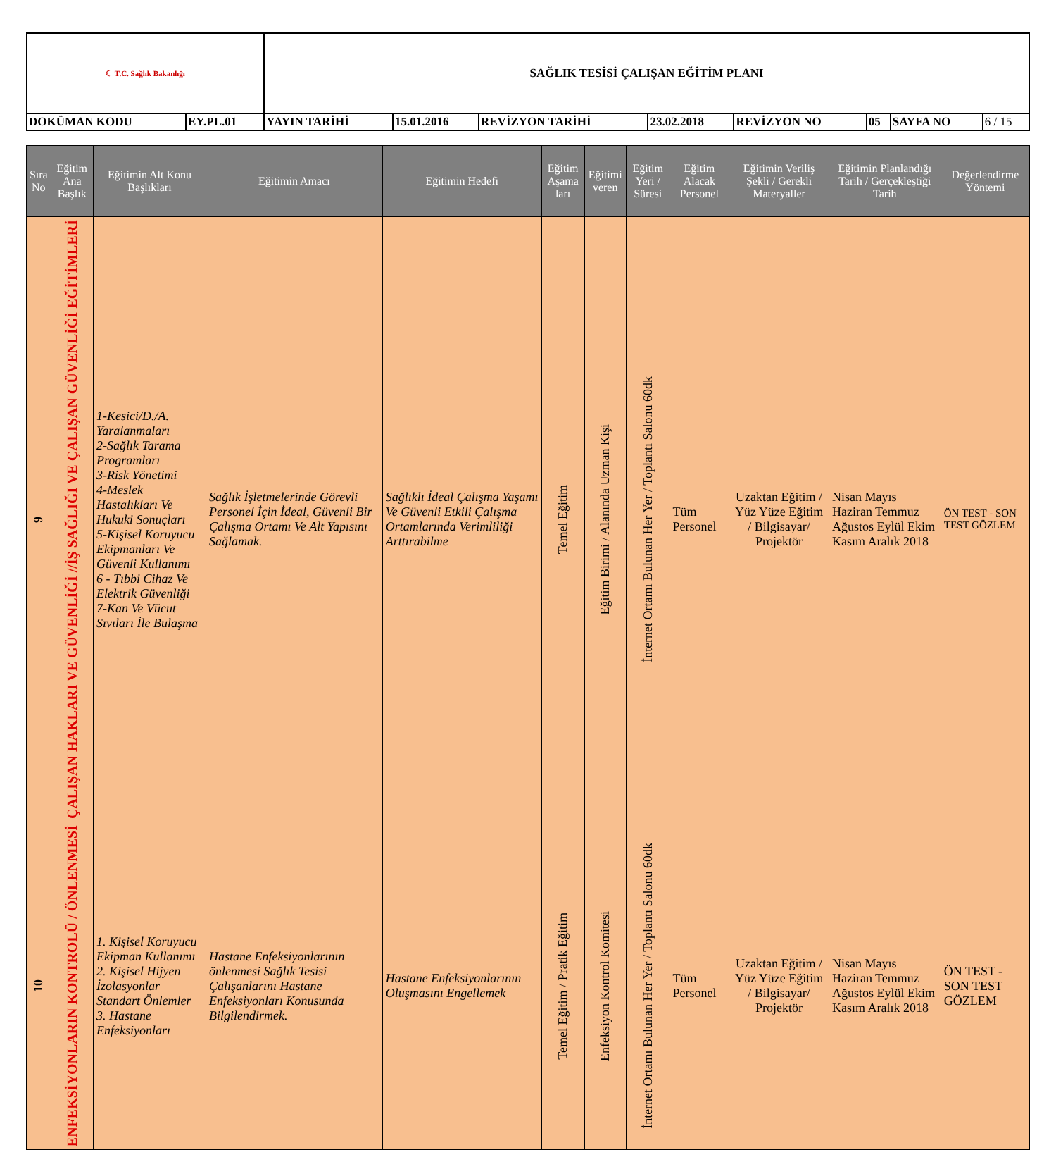| ☾ T.C. Sağlık Bakanlığı | | SAĞLIK TESİSİ ÇALIŞAN EĞİTİM PLANI | | | | | | | |
| DOKÜMAN KODU | EY.PL.01 | YAYIN TARİHİ | 15.01.2016 | REVİZYON TARİHİ | 23.02.2018 | REVİZYON NO | 05 | SAYFA NO | 6 / 15 |
| Sıra No | Eğitim Ana Başlık | Eğitimin Alt Konu Başlıkları | Eğitimin Amacı | Eğitimin Hedefi | Eğitim Aşama ları | Eğitimi veren | Eğitim Yeri / Süresi | Eğitim Alacak Personel | Eğitimin Veriliş Şekli / Gerekli Materyaller | Eğitimin Planlandığı Tarih / Gerçekleştiği Tarih | Değerlendirme Yöntemi |
| --- | --- | --- | --- | --- | --- | --- | --- | --- | --- | --- | --- |
| 9 | ÇALIŞAN HAKLARI VE GÜVENLİĞİ //İŞ SAĞLIĞI VE ÇALIŞAN GÜVENLİĞİ EĞİTİMLERİ | 1-Kesici/D./A. Yaralanmaları 2-Sağlık Tarama Programları 3-Risk Yönetimi 4-Meslek Hastalıkları Ve Hukuki Sonuçları 5-Kişisel Koruyucu Ekipmanları Ve Güvenli Kullanımı 6 - Tıbbi Cihaz Ve Elektrik Güvenliği 7-Kan Ve Vücut Sıvıları İle Bulaşma | Sağlık İşletmelerinde Görevli Personel İçin İdeal, Güvenli Bir Çalışma Ortamı Ve Alt Yapısını Sağlamak. | Sağlıklı İdeal Çalışma Yaşamı Ve Güvenli Etkili Çalışma Ortamlarında Verimliliği Arttırabilme | Temel Eğitim | Eğitim Birimi / Alanında Uzman Kişi | İnternet Ortamı Bulunan Her Yer / Toplantı Salonu 60dk | Tüm Personel | Uzaktan Eğitim / Yüz Yüze Eğitim / Bilgisayar/ Projektör | Nisan Mayıs Haziran Temmuz Ağustos Eylül Ekim Kasım Aralık 2018 | ÖN TEST - SON TEST GÖZLEM |
| 10 | ENFEKSİYONLARIN KONTROLÜ / ÖNLENMESİ | 1. Kişisel Koruyucu Ekipman Kullanımı 2. Kişisel Hijyen İzolasyonlar Standart Önlemler 3. Hastane Enfeksiyonları | Hastane Enfeksiyonlarının önlenmesi Sağlık Tesisi Çalışanlarını Hastane Enfeksiyonları Konusunda Bilgilendirmek. | Hastane Enfeksiyonlarının Oluşmasını Engellemek | Temel Eğitim / Pratik Eğitim | Enfeksiyon Kontrol Komitesi | İnternet Ortamı Bulunan Her Yer / Toplantı Salonu 60dk | Tüm Personel | Uzaktan Eğitim / Yüz Yüze Eğitim / Bilgisayar/ Projektör | Nisan Mayıs Haziran Temmuz Ağustos Eylül Ekim Kasım Aralık 2018 | ÖN TEST - SON TEST GÖZLEM |